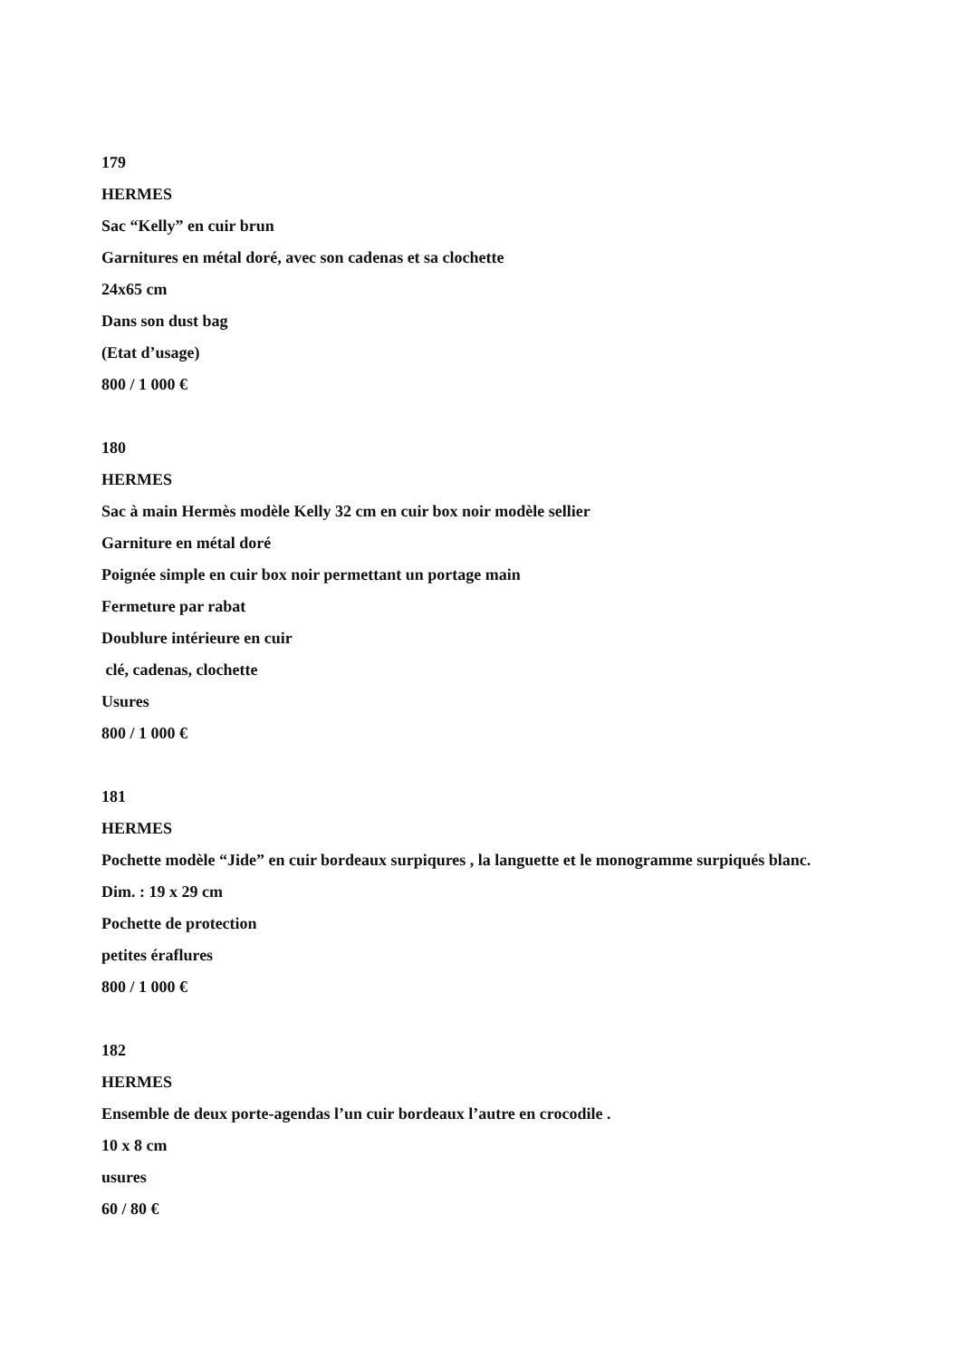179
HERMES
Sac “Kelly” en cuir brun
Garnitures en métal doré, avec son cadenas et sa clochette
24x65 cm
Dans son dust bag
(Etat d’usage)
800 / 1 000 €
180
HERMES
Sac à main Hermès modèle Kelly 32 cm en cuir box noir modèle sellier
Garniture en métal doré
Poignée simple en cuir box noir permettant un portage main
Fermeture par rabat
Doublure intérieure en cuir
clé, cadenas, clochette
Usures
800 / 1 000 €
181
HERMES
Pochette modèle “Jide” en cuir bordeaux surpiqures , la languette et le monogramme surpiqués blanc.
Dim. : 19 x 29 cm
Pochette de protection
petites éraflures
800 / 1 000 €
182
HERMES
Ensemble de deux porte-agendas l’un cuir bordeaux l’autre en crocodile .
10 x 8 cm
usures
60 / 80 €